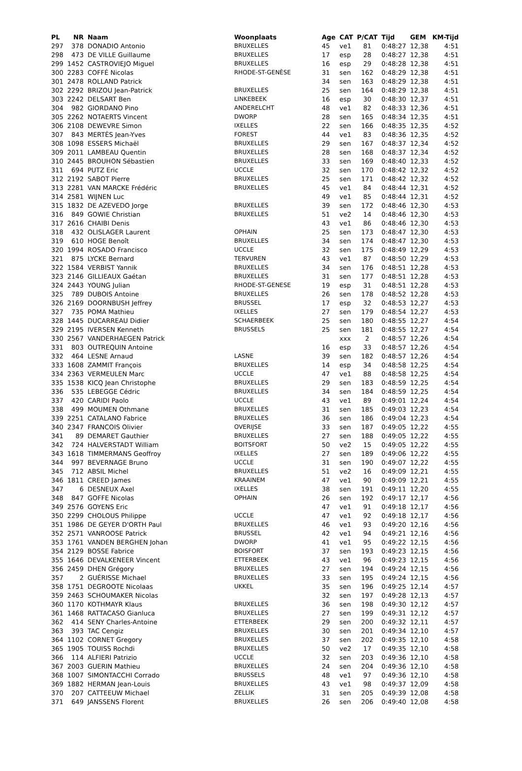| PL | NR | Naam | Woonplaats | Age | CAT | P/CAT | Tijd | GEM | KM-Tijd |
| --- | --- | --- | --- | --- | --- | --- | --- | --- | --- |
| 297 | 378 | DONADIO Antonio | BRUXELLES | 45 | ve1 | 81 | 0:48:27 | 12,38 | 4:51 |
| 298 | 473 | DE VILLE Guillaume | BRUXELLES | 17 | esp | 28 | 0:48:27 | 12,38 | 4:51 |
| 299 | 1452 | CASTROVIEJO Miguel | BRUXELLES | 16 | esp | 29 | 0:48:28 | 12,38 | 4:51 |
| 300 | 2283 | COFFÉ Nicolas | RHODE-ST-GENÈSE | 31 | sen | 162 | 0:48:29 | 12,38 | 4:51 |
| 301 | 2478 | ROLLAND Patrick | | 34 | sen | 163 | 0:48:29 | 12,38 | 4:51 |
| 302 | 2292 | BRIZOU Jean-Patrick | BRUXELLES | 25 | sen | 164 | 0:48:29 | 12,38 | 4:51 |
| 303 | 2242 | DELSART Ben | LINKEBEEK | 16 | esp | 30 | 0:48:30 | 12,37 | 4:51 |
| 304 | 982 | GIORDANO Pino | ANDERELCHT | 48 | ve1 | 82 | 0:48:33 | 12,36 | 4:51 |
| 305 | 2262 | NOTAERTS Vincent | DWORP | 28 | sen | 165 | 0:48:34 | 12,35 | 4:51 |
| 306 | 2108 | DEWEVRE Simon | IXELLES | 22 | sen | 166 | 0:48:35 | 12,35 | 4:52 |
| 307 | 843 | MERTÈS Jean-Yves | FOREST | 44 | ve1 | 83 | 0:48:36 | 12,35 | 4:52 |
| 308 | 1098 | ESSERS Michaël | BRUXELLES | 29 | sen | 167 | 0:48:37 | 12,34 | 4:52 |
| 309 | 2011 | LAMBEAU Quentin | BRUXELLES | 28 | sen | 168 | 0:48:37 | 12,34 | 4:52 |
| 310 | 2445 | BROUHON Sébastien | BRUXELLES | 33 | sen | 169 | 0:48:40 | 12,33 | 4:52 |
| 311 | 694 | PUTZ Eric | UCCLE | 32 | sen | 170 | 0:48:42 | 12,32 | 4:52 |
| 312 | 2192 | SABOT Pierre | BRUXELLES | 25 | sen | 171 | 0:48:42 | 12,32 | 4:52 |
| 313 | 2281 | VAN MARCKE Frédéric | BRUXELLES | 45 | ve1 | 84 | 0:48:44 | 12,31 | 4:52 |
| 314 | 2581 | WIJNEN Luc | | 49 | ve1 | 85 | 0:48:44 | 12,31 | 4:52 |
| 315 | 1832 | DE AZEVEDO Jorge | BRUXELLES | 39 | sen | 172 | 0:48:46 | 12,30 | 4:53 |
| 316 | 849 | GOWIE Christian | BRUXELLES | 51 | ve2 | 14 | 0:48:46 | 12,30 | 4:53 |
| 317 | 2616 | CHAIBI Denis | | 43 | ve1 | 86 | 0:48:46 | 12,30 | 4:53 |
| 318 | 432 | OLISLAGER Laurent | OPHAIN | 25 | sen | 173 | 0:48:47 | 12,30 | 4:53 |
| 319 | 610 | HOGE Benoît | BRUXELLES | 34 | sen | 174 | 0:48:47 | 12,30 | 4:53 |
| 320 | 1994 | ROSADO Francisco | UCCLE | 32 | sen | 175 | 0:48:49 | 12,29 | 4:53 |
| 321 | 875 | LYCKE Bernard | TERVUREN | 43 | ve1 | 87 | 0:48:50 | 12,29 | 4:53 |
| 322 | 1584 | VERBIST Yannik | BRUXELLES | 34 | sen | 176 | 0:48:51 | 12,28 | 4:53 |
| 323 | 2146 | GILLIEAUX Gaétan | BRUXELLES | 31 | sen | 177 | 0:48:51 | 12,28 | 4:53 |
| 324 | 2443 | YOUNG Julian | RHODE-ST-GENESE | 19 | esp | 31 | 0:48:51 | 12,28 | 4:53 |
| 325 | 789 | DUBOIS Antoine | BRUXELLES | 26 | sen | 178 | 0:48:52 | 12,28 | 4:53 |
| 326 | 2169 | DOORNBUSH Jeffrey | BRUSSEL | 17 | esp | 32 | 0:48:53 | 12,27 | 4:53 |
| 327 | 735 | POMA Mathieu | IXELLES | 27 | sen | 179 | 0:48:54 | 12,27 | 4:53 |
| 328 | 1445 | DUCARREAU Didier | SCHAERBEEK | 25 | sen | 180 | 0:48:55 | 12,27 | 4:54 |
| 329 | 2195 | IVERSEN Kenneth | BRUSSELS | 25 | sen | 181 | 0:48:55 | 12,27 | 4:54 |
| 330 | 2567 | VANDERHAEGEN Patrick | | | xxx | 2 | 0:48:57 | 12,26 | 4:54 |
| 331 | 803 | OUTREQUIN Antoine | | 16 | esp | 33 | 0:48:57 | 12,26 | 4:54 |
| 332 | 464 | LESNE Arnaud | LASNE | 39 | sen | 182 | 0:48:57 | 12,26 | 4:54 |
| 333 | 1608 | ZAMMIT François | BRUXELLES | 14 | esp | 34 | 0:48:58 | 12,25 | 4:54 |
| 334 | 2363 | VERMEULEN Marc | UCCLE | 47 | ve1 | 88 | 0:48:58 | 12,25 | 4:54 |
| 335 | 1538 | KICQ Jean Christophe | BRUXELLES | 29 | sen | 183 | 0:48:59 | 12,25 | 4:54 |
| 336 | 535 | LEBEGGE Cédric | BRUXELLES | 34 | sen | 184 | 0:48:59 | 12,25 | 4:54 |
| 337 | 420 | CARIDI Paolo | UCCLE | 43 | ve1 | 89 | 0:49:01 | 12,24 | 4:54 |
| 338 | 499 | MOUMEN Othmane | BRUXELLES | 31 | sen | 185 | 0:49:03 | 12,23 | 4:54 |
| 339 | 2251 | CATALANO Fabrice | BRUXELLES | 36 | sen | 186 | 0:49:04 | 12,23 | 4:54 |
| 340 | 2347 | FRANCOIS Olivier | OVERIJSE | 33 | sen | 187 | 0:49:05 | 12,22 | 4:55 |
| 341 | 89 | DEMARET Gauthier | BRUXELLES | 27 | sen | 188 | 0:49:05 | 12,22 | 4:55 |
| 342 | 724 | HALVERSTADT William | BOITSFORT | 50 | ve2 | 15 | 0:49:05 | 12,22 | 4:55 |
| 343 | 1618 | TIMMERMANS Geoffroy | IXELLES | 27 | sen | 189 | 0:49:06 | 12,22 | 4:55 |
| 344 | 997 | BEVERNAGE Bruno | UCCLE | 31 | sen | 190 | 0:49:07 | 12,22 | 4:55 |
| 345 | 712 | ABSIL Michel | BRUXELLES | 51 | ve2 | 16 | 0:49:09 | 12,21 | 4:55 |
| 346 | 1811 | CREED James | KRAAINEM | 47 | ve1 | 90 | 0:49:09 | 12,21 | 4:55 |
| 347 | 6 | DESNEUX Axel | IXELLES | 38 | sen | 191 | 0:49:11 | 12,20 | 4:55 |
| 348 | 847 | GOFFE Nicolas | OPHAIN | 26 | sen | 192 | 0:49:17 | 12,17 | 4:56 |
| 349 | 2576 | GOYENS Eric | | 47 | ve1 | 91 | 0:49:18 | 12,17 | 4:56 |
| 350 | 2299 | CHOLOUS Philippe | UCCLE | 47 | ve1 | 92 | 0:49:18 | 12,17 | 4:56 |
| 351 | 1986 | DE GEYER D'ORTH Paul | BRUXELLES | 46 | ve1 | 93 | 0:49:20 | 12,16 | 4:56 |
| 352 | 2571 | VANROOSE Patrick | BRUSSEL | 42 | ve1 | 94 | 0:49:21 | 12,16 | 4:56 |
| 353 | 1761 | VANDEN BERGHEN Johan | DWORP | 41 | ve1 | 95 | 0:49:22 | 12,15 | 4:56 |
| 354 | 2129 | BOSSE Fabrice | BOISFORT | 37 | sen | 193 | 0:49:23 | 12,15 | 4:56 |
| 355 | 1646 | DEVALKENEER Vincent | ETTERBEEK | 43 | ve1 | 96 | 0:49:23 | 12,15 | 4:56 |
| 356 | 2459 | DHEN Grégory | BRUXELLES | 27 | sen | 194 | 0:49:24 | 12,15 | 4:56 |
| 357 | 2 | GUÉRISSE Michael | BRUXELLES | 33 | sen | 195 | 0:49:24 | 12,15 | 4:56 |
| 358 | 1751 | DEGROOTE Nicolaas | UKKEL | 35 | sen | 196 | 0:49:25 | 12,14 | 4:57 |
| 359 | 2463 | SCHOUMAKER Nicolas | | 32 | sen | 197 | 0:49:28 | 12,13 | 4:57 |
| 360 | 1170 | KOTHMAYR Klaus | BRUXELLES | 36 | sen | 198 | 0:49:30 | 12,12 | 4:57 |
| 361 | 1468 | RATTACASO Gianluca | BRUXELLES | 27 | sen | 199 | 0:49:31 | 12,12 | 4:57 |
| 362 | 414 | SENY Charles-Antoine | ETTERBEEK | 29 | sen | 200 | 0:49:32 | 12,11 | 4:57 |
| 363 | 393 | TAC Cengiz | BRUXELLES | 30 | sen | 201 | 0:49:34 | 12,10 | 4:57 |
| 364 | 1102 | CORNET Gregory | BRUXELLES | 37 | sen | 202 | 0:49:35 | 12,10 | 4:58 |
| 365 | 1905 | TOUISS Rochdi | BRUXELLES | 50 | ve2 | 17 | 0:49:35 | 12,10 | 4:58 |
| 366 | 114 | ALFIERI Patrizio | UCCLE | 32 | sen | 203 | 0:49:36 | 12,10 | 4:58 |
| 367 | 2003 | GUERIN Mathieu | BRUXELLES | 24 | sen | 204 | 0:49:36 | 12,10 | 4:58 |
| 368 | 1007 | SIMONTACCHI Corrado | BRUSSELS | 48 | ve1 | 97 | 0:49:36 | 12,10 | 4:58 |
| 369 | 1882 | HERMAN Jean-Louis | BRUXELLES | 43 | ve1 | 98 | 0:49:37 | 12,09 | 4:58 |
| 370 | 207 | CATTEEUW Michael | ZELLIK | 31 | sen | 205 | 0:49:39 | 12,08 | 4:58 |
| 371 | 649 | JANSSENS Florent | BRUXELLES | 26 | sen | 206 | 0:49:40 | 12,08 | 4:58 |